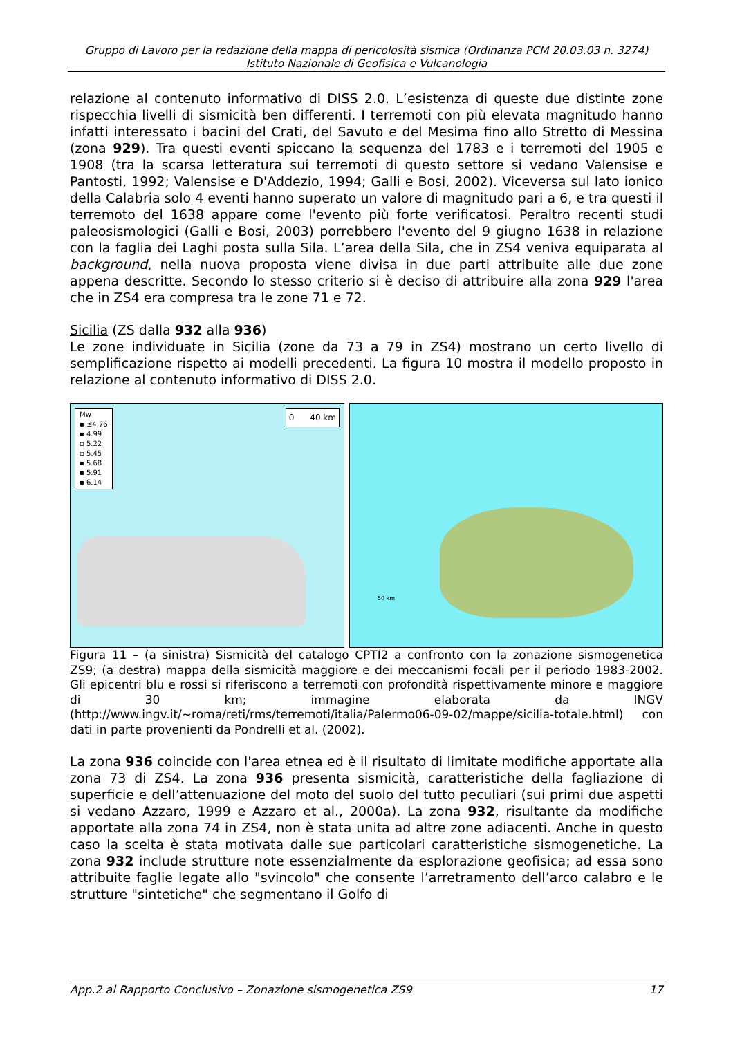Gruppo di Lavoro per la redazione della mappa di pericolosità sismica (Ordinanza PCM 20.03.03 n. 3274)
Istituto Nazionale di Geofisica e Vulcanologia
relazione al contenuto informativo di DISS 2.0. L’esistenza di queste due distinte zone rispecchia livelli di sismicità ben differenti. I terremoti con più elevata magnitudo hanno infatti interessato i bacini del Crati, del Savuto e del Mesima fino allo Stretto di Messina (zona 929). Tra questi eventi spiccano la sequenza del 1783 e i terremoti del 1905 e 1908 (tra la scarsa letteratura sui terremoti di questo settore si vedano Valensise e Pantosti, 1992; Valensise e D'Addezio, 1994; Galli e Bosi, 2002). Viceversa sul lato ionico della Calabria solo 4 eventi hanno superato un valore di magnitudo pari a 6, e tra questi il terremoto del 1638 appare come l'evento più forte verificatosi. Peraltro recenti studi paleosismologici (Galli e Bosi, 2003) porrebbero l'evento del 9 giugno 1638 in relazione con la faglia dei Laghi posta sulla Sila. L’area della Sila, che in ZS4 veniva equiparata al background, nella nuova proposta viene divisa in due parti attribuite alle due zone appena descritte. Secondo lo stesso criterio si è deciso di attribuire alla zona 929 l'area che in ZS4 era compresa tra le zone 71 e 72.
Sicilia (ZS dalla 932 alla 936)
Le zone individuate in Sicilia (zone da 73 a 79 in ZS4) mostrano un certo livello di semplificazione rispetto ai modelli precedenti. La figura 10 mostra il modello proposto in relazione al contenuto informativo di DISS 2.0.
Mw
▪ ≤4.76
▪ 4.99
▫ 5.22
▫ 5.45
▪ 5.68
▪ 5.91
▪ 6.14
0 40 km
50 km
Figura 11 – (a sinistra) Sismicità del catalogo CPTI2 a confronto con la zonazione sismogenetica ZS9; (a destra) mappa della sismicità maggiore e dei meccanismi focali per il periodo 1983-2002. Gli epicentri blu e rossi si riferiscono a terremoti con profondità rispettivamente minore e maggiore di 30 km; immagine elaborata da INGV (http://www.ingv.it/~roma/reti/rms/terremoti/italia/Palermo06-09-02/mappe/sicilia-totale.html) con dati in parte provenienti da Pondrelli et al. (2002).
La zona 936 coincide con l'area etnea ed è il risultato di limitate modifiche apportate alla zona 73 di ZS4. La zona 936 presenta sismicità, caratteristiche della fagliazione di superficie e dell’attenuazione del moto del suolo del tutto peculiari (sui primi due aspetti si vedano Azzaro, 1999 e Azzaro et al., 2000a). La zona 932, risultante da modifiche apportate alla zona 74 in ZS4, non è stata unita ad altre zone adiacenti. Anche in questo caso la scelta è stata motivata dalle sue particolari caratteristiche sismogenetiche. La zona 932 include strutture note essenzialmente da esplorazione geofisica; ad essa sono attribuite faglie legate allo "svincolo" che consente l’arretramento dell’arco calabro e le strutture "sintetiche" che segmentano il Golfo di
App.2 al Rapporto Conclusivo – Zonazione sismogenetica ZS9 17